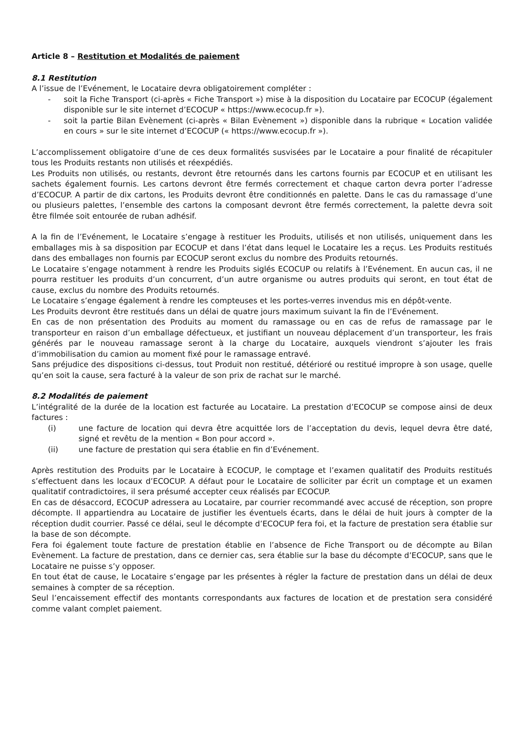Article 8 – Restitution et Modalités de paiement
8.1 Restitution
A l’issue de l’Evénement, le Locataire devra obligatoirement compléter :
- soit la Fiche Transport (ci-après « Fiche Transport ») mise à la disposition du Locataire par ECOCUP (également disponible sur le site internet d’ECOCUP « https://www.ecocup.fr »).
- soit la partie Bilan Evènement (ci-après « Bilan Evènement ») disponible dans la rubrique « Location validée en cours » sur le site internet d’ECOCUP (« https://www.ecocup.fr »).
L’accomplissement obligatoire d’une de ces deux formalités susvisées par le Locataire a pour finalité de récapituler tous les Produits restants non utilisés et réexpédiés.
Les Produits non utilisés, ou restants, devront être retournés dans les cartons fournis par ECOCUP et en utilisant les sachets également fournis. Les cartons devront être fermés correctement et chaque carton devra porter l’adresse d’ECOCUP. A partir de dix cartons, les Produits devront être conditionnés en palette. Dans le cas du ramassage d’une ou plusieurs palettes, l’ensemble des cartons la composant devront être fermés correctement, la palette devra soit être filmée soit entourée de ruban adhésif.
A la fin de l’Evénement, le Locataire s’engage à restituer les Produits, utilisés et non utilisés, uniquement dans les emballages mis à sa disposition par ECOCUP et dans l’état dans lequel le Locataire les a reçus. Les Produits restitués dans des emballages non fournis par ECOCUP seront exclus du nombre des Produits retournés.
Le Locataire s’engage notamment à rendre les Produits siglés ECOCUP ou relatifs à l’Evénement. En aucun cas, il ne pourra restituer les produits d’un concurrent, d’un autre organisme ou autres produits qui seront, en tout état de cause, exclus du nombre des Produits retournés.
Le Locataire s’engage également à rendre les compteuses et les portes-verres invendus mis en dépôt-vente.
Les Produits devront être restitués dans un délai de quatre jours maximum suivant la fin de l’Evénement.
En cas de non présentation des Produits au moment du ramassage ou en cas de refus de ramassage par le transporteur en raison d’un emballage défectueux, et justifiant un nouveau déplacement d’un transporteur, les frais générés par le nouveau ramassage seront à la charge du Locataire, auxquels viendront s’ajouter les frais d’immobilisation du camion au moment fixé pour le ramassage entravé.
Sans préjudice des dispositions ci-dessus, tout Produit non restitué, détérioré ou restitué impropre à son usage, quelle qu’en soit la cause, sera facturé à la valeur de son prix de rachat sur le marché.
8.2 Modalités de paiement
L’intégralité de la durée de la location est facturée au Locataire. La prestation d’ECOCUP se compose ainsi de deux factures :
(i) une facture de location qui devra être acquittée lors de l’acceptation du devis, lequel devra être daté, signé et revêtu de la mention « Bon pour accord ».
(ii) une facture de prestation qui sera établie en fin d’Evénement.
Après restitution des Produits par le Locataire à ECOCUP, le comptage et l’examen qualitatif des Produits restitués s’effectuent dans les locaux d’ECOCUP. A défaut pour le Locataire de solliciter par écrit un comptage et un examen qualitatif contradictoires, il sera présumé accepter ceux réalisés par ECOCUP.
En cas de désaccord, ECOCUP adressera au Locataire, par courrier recommandé avec accusé de réception, son propre décompte. Il appartiendra au Locataire de justifier les éventuels écarts, dans le délai de huit jours à compter de la réception dudit courrier. Passé ce délai, seul le décompte d’ECOCUP fera foi, et la facture de prestation sera établie sur la base de son décompte.
Fera foi également toute facture de prestation établie en l’absence de Fiche Transport ou de décompte au Bilan Evènement. La facture de prestation, dans ce dernier cas, sera établie sur la base du décompte d’ECOCUP, sans que le Locataire ne puisse s’y opposer.
En tout état de cause, le Locataire s’engage par les présentes à régler la facture de prestation dans un délai de deux semaines à compter de sa réception.
Seul l’encaissement effectif des montants correspondants aux factures de location et de prestation sera considéré comme valant complet paiement.